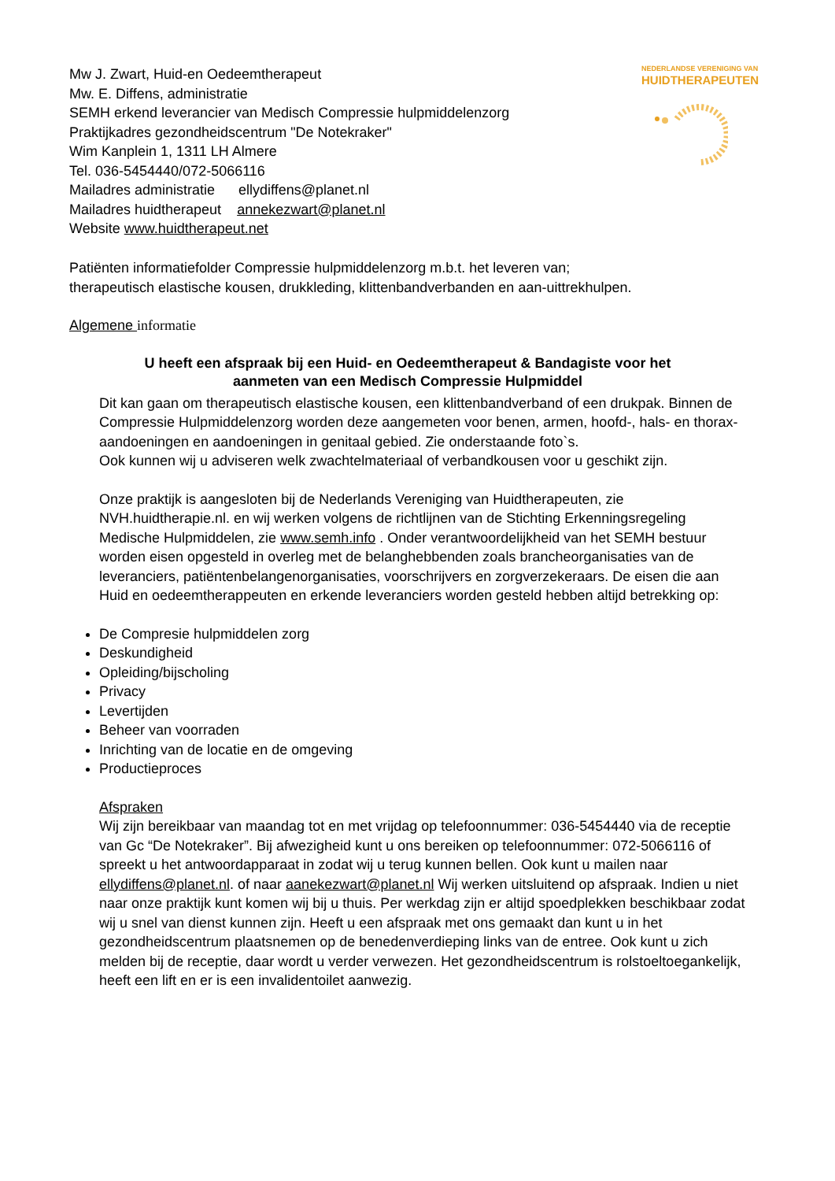Mw J. Zwart, Huid-en Oedeemtherapeut
Mw. E. Diffens, administratie
SEMH erkend leverancier van Medisch Compressie hulpmiddelenzorg
Praktijkadres gezondheidscentrum "De Notekraker"
Wim Kanplein 1, 1311 LH Almere
Tel. 036-5454440/072-5066116
Mailadres administratie ellydiffens@planet.nl
Mailadres huidtherapeut annekezwart@planet.nl
Website www.huidtherapeut.net
NEDERLANDSE VERENIGING VAN
HUIDTHERAPEUTEN
Patiënten informatiefolder Compressie hulpmiddelenzorg m.b.t. het leveren van;
therapeutisch elastische kousen, drukkleding, klittenbandverbanden en aan-uittrekhulpen.
Algemene informatie
U heeft een afspraak bij een Huid- en Oedeemtherapeut & Bandagiste voor het
aanmeten van een Medisch Compressie Hulpmiddel
Dit kan gaan om therapeutisch elastische kousen, een klittenbandverband of een drukpak. Binnen de Compressie Hulpmiddelenzorg worden deze aangemeten voor benen, armen, hoofd-, hals- en thorax-aandoeningen en aandoeningen in genitaal gebied. Zie onderstaande foto`s.
Ook kunnen wij u adviseren welk zwachtelmateriaal of verbandkousen voor u geschikt zijn.
Onze praktijk is aangesloten bij de Nederlands Vereniging van Huidtherapeuten, zie NVH.huidtherapie.nl. en wij werken volgens de richtlijnen van de Stichting Erkenningsregeling Medische Hulpmiddelen, zie www.semh.info . Onder verantwoordelijkheid van het SEMH bestuur worden eisen opgesteld in overleg met de belanghebbenden zoals brancheorganisaties van de leveranciers, patiëntenbelangenorganisaties, voorschrijvers en zorgverzekeraars. De eisen die aan Huid en oedeemtherappeuten en erkende leveranciers worden gesteld hebben altijd betrekking op:
De Compresie hulpmiddelen zorg
Deskundigheid
Opleiding/bijscholing
Privacy
Levertijden
Beheer van voorraden
Inrichting van de locatie en de omgeving
Productieproces
Afspraken
Wij zijn bereikbaar van maandag tot en met vrijdag op telefoonnummer: 036-5454440 via de receptie van Gc “De Notekraker”. Bij afwezigheid kunt u ons bereiken op telefoonnummer: 072-5066116 of spreekt u het antwoordapparaat in zodat wij u terug kunnen bellen. Ook kunt u mailen naar ellydiffens@planet.nl. of naar aanekezwart@planet.nl Wij werken uitsluitend op afspraak. Indien u niet naar onze praktijk kunt komen wij bij u thuis. Per werkdag zijn er altijd spoedplekken beschikbaar zodat wij u snel van dienst kunnen zijn. Heeft u een afspraak met ons gemaakt dan kunt u in het gezondheidscentrum plaatsnemen op de benedenverdieping links van de entree. Ook kunt u zich melden bij de receptie, daar wordt u verder verwezen. Het gezondheidscentrum is rolstoeltoegankelijk, heeft een lift en er is een invalidentoilet aanwezig.